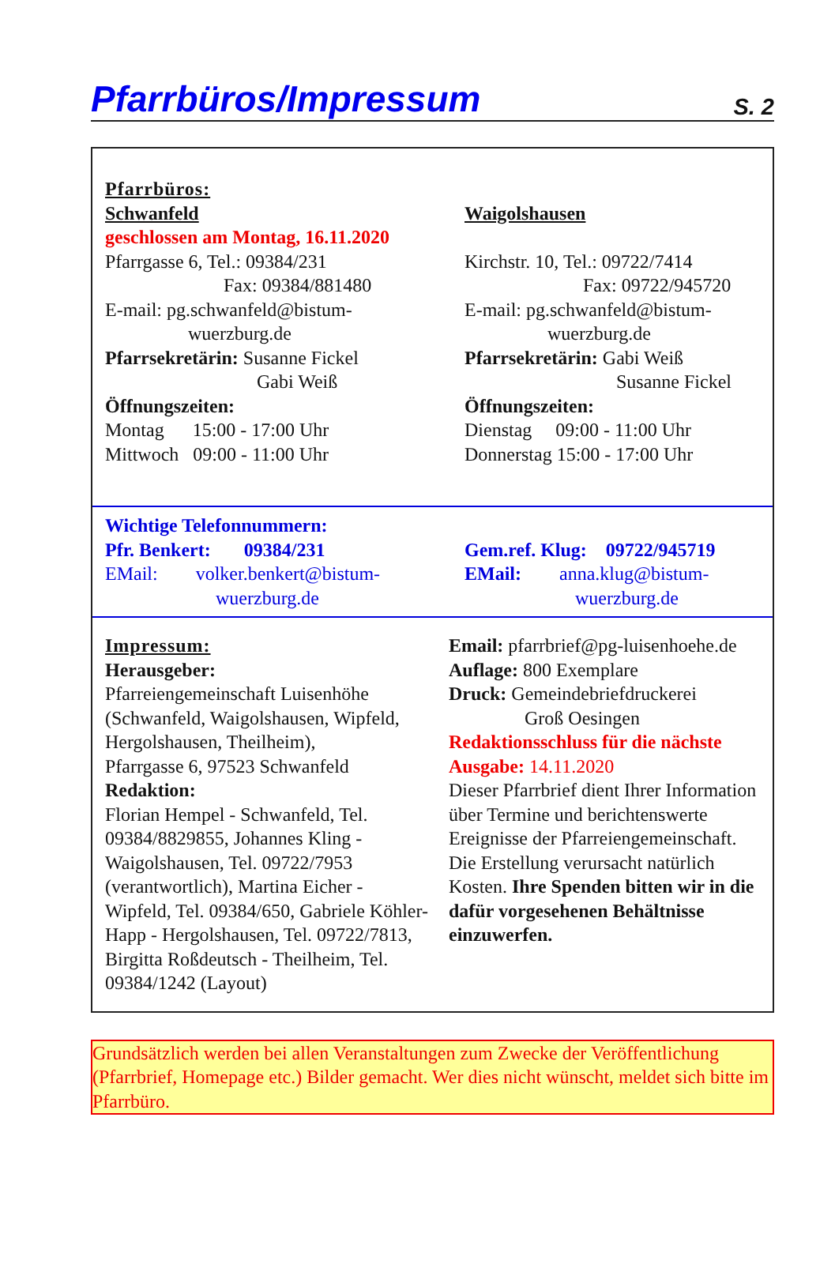Pfarrbüros/Impressum
S. 2
Pfarrbüros:
Schwanfeld
geschlossen am Montag, 16.11.2020
Pfarrgasse 6, Tel.: 09384/231
Fax: 09384/881480
E-mail: pg.schwanfeld@bistum-
wuerzburg.de
Pfarrsekretärin: Susanne Fickel
Gabi Weiß
Öffnungszeiten:
Montag 15:00 - 17:00 Uhr
Mittwoch 09:00 - 11:00 Uhr
Waigolshausen
Kirchstr. 10, Tel.: 09722/7414
Fax: 09722/945720
E-mail: pg.schwanfeld@bistum-
wuerzburg.de
Pfarrsekretärin: Gabi Weiß
Susanne Fickel
Öffnungszeiten:
Dienstag 09:00 - 11:00 Uhr
Donnerstag 15:00 - 17:00 Uhr
Wichtige Telefonnummern:
Pfr. Benkert: 09384/231
EMail: volker.benkert@bistum-
wuerzburg.de
Gem.ref. Klug: 09722/945719
EMail: anna.klug@bistum-
wuerzburg.de
Impressum:
Herausgeber:
Pfarreiengemeinschaft Luisenhöhe (Schwanfeld, Waigolshausen, Wipfeld, Hergolshausen, Theilheim),
Pfarrgasse 6, 97523 Schwanfeld
Redaktion:
Florian Hempel - Schwanfeld, Tel. 09384/8829855, Johannes Kling - Waigolshausen, Tel. 09722/7953 (verantwortlich), Martina Eicher - Wipfeld, Tel. 09384/650, Gabriele Köhler-Happ - Hergolshausen, Tel. 09722/7813, Birgitta Roßdeutsch - Theilheim, Tel. 09384/1242 (Layout)
Email: pfarrbrief@pg-luisenhoehe.de
Auflage: 800 Exemplare
Druck: Gemeindebriefdruckerei
Groß Oesingen
Redaktionsschluss für die nächste Ausgabe: 14.11.2020
Dieser Pfarrbrief dient Ihrer Information über Termine und berichtenswerte Ereignisse der Pfarreiengemeinschaft. Die Erstellung verursacht natürlich Kosten. Ihre Spenden bitten wir in die dafür vorgesehenen Behältnisse einzuwerfen.
Grundsätzlich werden bei allen Veranstaltungen zum Zwecke der Veröffentlichung (Pfarrbrief, Homepage etc.) Bilder gemacht. Wer dies nicht wünscht, meldet sich bitte im Pfarrbüro.